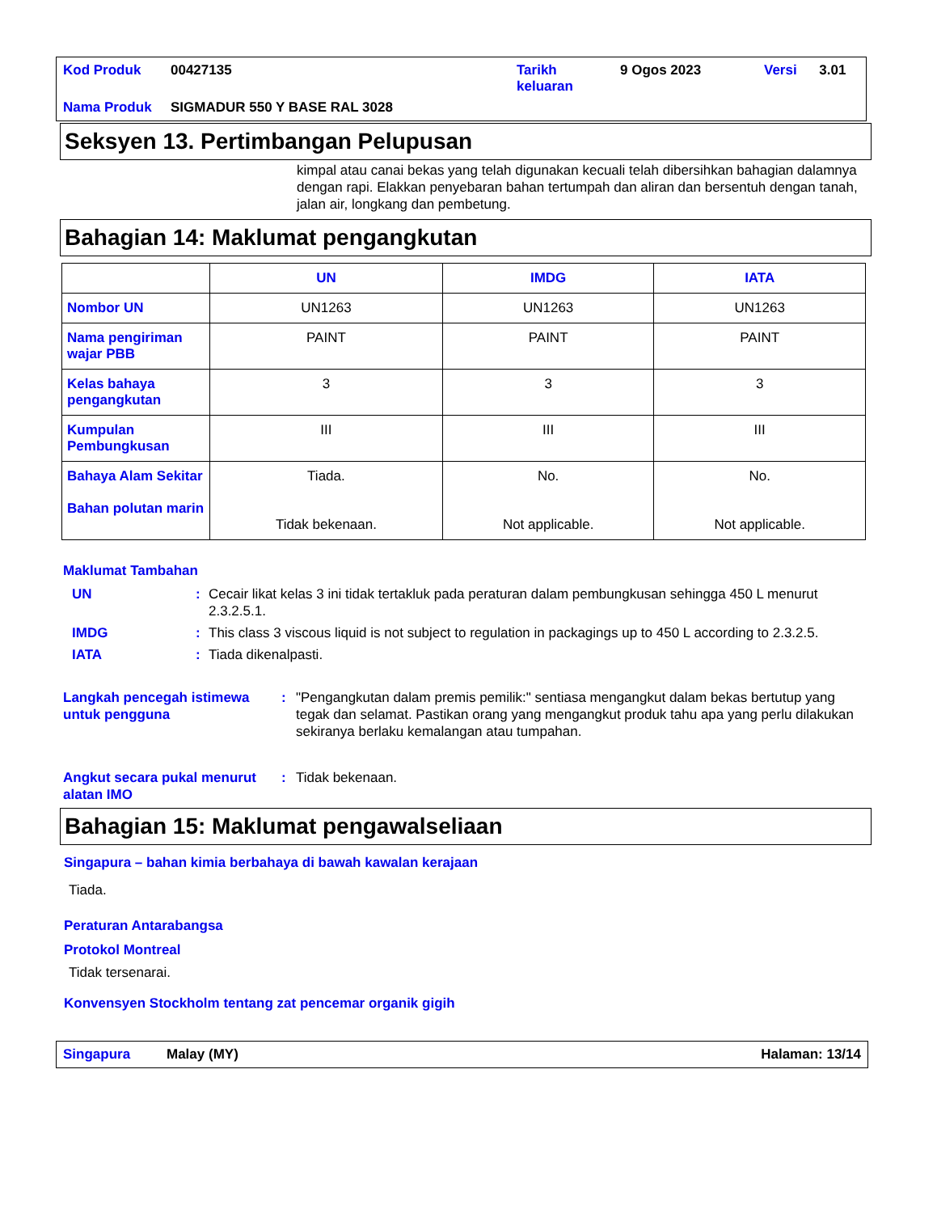| Kod Produk | 00427135 | Tarikh keluaran | 9 Ogos 2023 | Versi | 3.01 |
| Nama Produk | SIGMADUR 550 Y BASE RAL 3028 | | | | |
Seksyen 13. Pertimbangan Pelupusan
kimpal atau canai bekas yang telah digunakan kecuali telah dibersihkan bahagian dalamnya dengan rapi. Elakkan penyebaran bahan tertumpah dan aliran dan bersentuh dengan tanah, jalan air, longkang dan pembetung.
Bahagian 14: Maklumat pengangkutan
| | UN | IMDG | IATA |
| --- | --- | --- | --- |
| Nombor UN | UN1263 | UN1263 | UN1263 |
| Nama pengiriman wajar PBB | PAINT | PAINT | PAINT |
| Kelas bahaya pengangkutan | 3 | 3 | 3 |
| Kumpulan Pembungkusan | III | III | III |
| Bahaya Alam Sekitar Bahan polutan marin | Tiada. Tidak bekenaan. | No. Not applicable. | No. Not applicable. |
Maklumat Tambahan
UN : Cecair likat kelas 3 ini tidak tertakluk pada peraturan dalam pembungkusan sehingga 450 L menurut 2.3.2.5.1.
IMDG : This class 3 viscous liquid is not subject to regulation in packagings up to 450 L according to 2.3.2.5.
IATA : Tiada dikenalpasti.
Langkah pencegah istimewa untuk pengguna
: "Pengangkutan dalam premis pemilik:" sentiasa mengangkut dalam bekas bertutup yang tegak dan selamat. Pastikan orang yang mengangkut produk tahu apa yang perlu dilakukan sekiranya berlaku kemalangan atau tumpahan.
Angkut secara pukal menurut alatan IMO
: Tidak bekenaan.
Bahagian 15: Maklumat pengawalseliaan
Singapura – bahan kimia berbahaya di bawah kawalan kerajaan
Tiada.
Peraturan Antarabangsa
Protokol Montreal
Tidak tersenarai.
Konvensyen Stockholm tentang zat pencemar organik gigih
Singapura Malay (MY) Halaman: 13/14